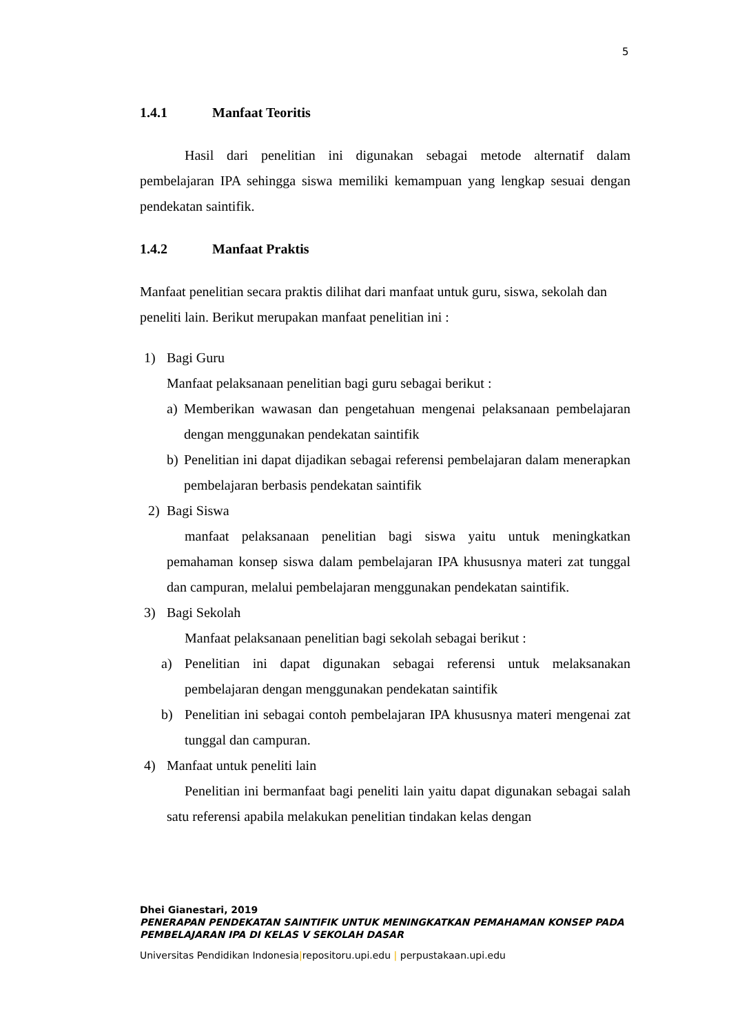5
1.4.1 Manfaat Teoritis
Hasil dari penelitian ini digunakan sebagai metode alternatif dalam pembelajaran IPA sehingga siswa memiliki kemampuan yang lengkap sesuai dengan pendekatan saintifik.
1.4.2 Manfaat Praktis
Manfaat penelitian secara praktis dilihat dari manfaat untuk guru, siswa, sekolah dan peneliti lain. Berikut merupakan manfaat penelitian ini :
1) Bagi Guru
Manfaat pelaksanaan penelitian bagi guru sebagai berikut :
a) Memberikan wawasan dan pengetahuan mengenai pelaksanaan pembelajaran dengan menggunakan pendekatan saintifik
b) Penelitian ini dapat dijadikan sebagai referensi pembelajaran dalam menerapkan pembelajaran berbasis pendekatan saintifik
2) Bagi Siswa
manfaat pelaksanaan penelitian bagi siswa yaitu untuk meningkatkan pemahaman konsep siswa dalam pembelajaran IPA khususnya materi zat tunggal dan campuran, melalui pembelajaran menggunakan pendekatan saintifik.
3) Bagi Sekolah
Manfaat pelaksanaan penelitian bagi sekolah sebagai berikut :
a) Penelitian ini dapat digunakan sebagai referensi untuk melaksanakan pembelajaran dengan menggunakan pendekatan saintifik
b) Penelitian ini sebagai contoh pembelajaran IPA khususnya materi mengenai zat tunggal dan campuran.
4) Manfaat untuk peneliti lain
Penelitian ini bermanfaat bagi peneliti lain yaitu dapat digunakan sebagai salah satu referensi apabila melakukan penelitian tindakan kelas dengan
Dhei Gianestari, 2019
PENERAPAN PENDEKATAN SAINTIFIK UNTUK MENINGKATKAN PEMAHAMAN KONSEP PADA
PEMBELAJARAN IPA DI KELAS V SEKOLAH DASAR
Universitas Pendidikan Indonesia|repositoru.upi.edu | perpustakaan.upi.edu